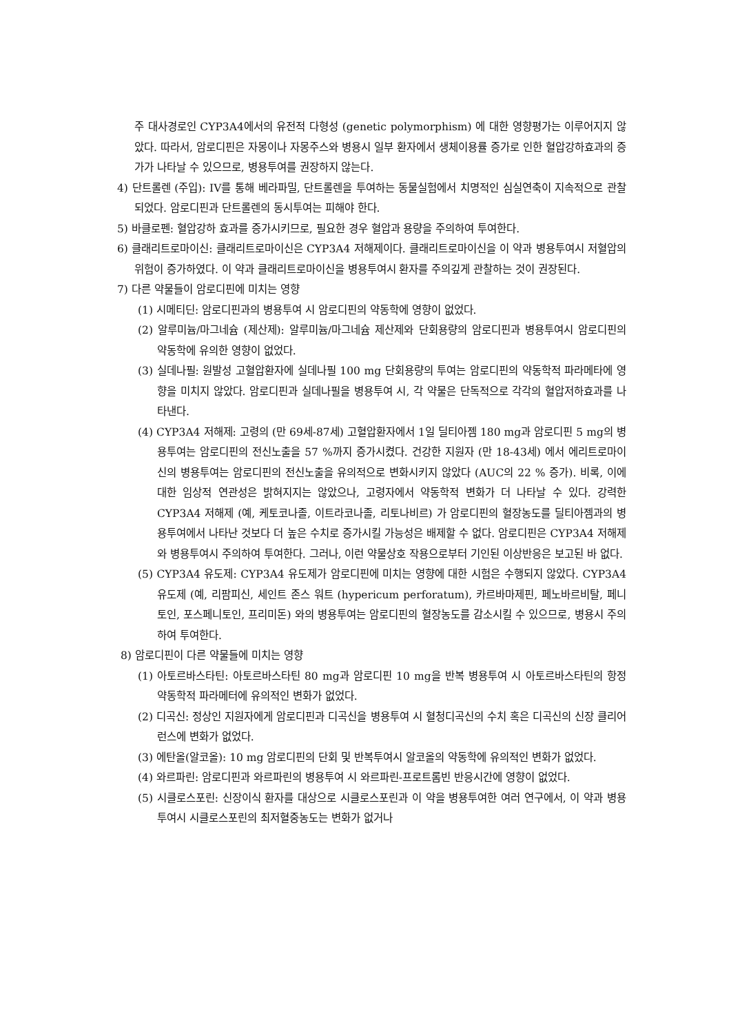주 대사경로인 CYP3A4에서의 유전적 다형성 (genetic polymorphism) 에 대한 영향평가는 이루어지지 않았다. 따라서, 암로디핀은 자몽이나 자몽주스와 병용시 일부 환자에서 생체이용률 증가로 인한 혈압강하효과의 증가가 나타날 수 있으므로, 병용투여를 권장하지 않는다.
4) 단트롤렌 (주입): IV를 통해 베라파밀, 단트롤렌을 투여하는 동물실험에서 치명적인 심실연축이 지속적으로 관찰되었다. 암로디핀과 단트롤렌의 동시투여는 피해야 한다.
5) 바클로펜: 혈압강하 효과를 증가시키므로, 필요한 경우 혈압과 용량을 주의하여 투여한다.
6) 클래리트로마이신: 클래리트로마이신은 CYP3A4 저해제이다. 클래리트로마이신을 이 약과 병용투여시 저혈압의 위험이 증가하였다. 이 약과 클래리트로마이신을 병용투여시 환자를 주의깊게 관찰하는 것이 권장된다.
7) 다른 약물들이 암로디핀에 미치는 영향
(1) 시메티딘: 암로디핀과의 병용투여 시 암로디핀의 약동학에 영향이 없었다.
(2) 알루미늄/마그네슘 (제산제): 알루미늄/마그네슘 제산제와 단회용량의 암로디핀과 병용투여시 암로디핀의 약동학에 유의한 영향이 없었다.
(3) 실데나필: 원발성 고혈압환자에 실데나필 100 mg 단회용량의 투여는 암로디핀의 약동학적 파라메타에 영향을 미치지 않았다. 암로디핀과 실데나필을 병용투여 시, 각 약물은 단독적으로 각각의 혈압저하효과를 나타낸다.
(4) CYP3A4 저해제: 고령의 (만 69세-87세) 고혈압환자에서 1일 딜티아젬 180 mg과 암로디핀 5 mg의 병용투여는 암로디핀의 전신노출을 57 %까지 증가시켰다. 건강한 지원자 (만 18-43세) 에서 에리트로마이신의 병용투여는 암로디핀의 전신노출을 유의적으로 변화시키지 않았다 (AUC의 22 % 증가). 비록, 이에 대한 임상적 연관성은 밝혀지지는 않았으나, 고령자에서 약동학적 변화가 더 나타날 수 있다. 강력한 CYP3A4 저해제 (예, 케토코나졸, 이트라코나졸, 리토나비르) 가 암로디핀의 혈장농도를 딜티아젬과의 병용투여에서 나타난 것보다 더 높은 수치로 증가시킬 가능성은 배제할 수 없다. 암로디핀은 CYP3A4 저해제와 병용투여시 주의하여 투여한다. 그러나, 이런 약물상호 작용으로부터 기인된 이상반응은 보고된 바 없다.
(5) CYP3A4 유도제: CYP3A4 유도제가 암로디핀에 미치는 영향에 대한 시험은 수행되지 않았다. CYP3A4 유도제 (예, 리팜피신, 세인트 존스 워트 (hypericum perforatum), 카르바마제핀, 페노바르비탈, 페니토인, 포스페니토인, 프리미돈) 와의 병용투여는 암로디핀의 혈장농도를 감소시킬 수 있으므로, 병용시 주의하여 투여한다.
8) 암로디핀이 다른 약물들에 미치는 영향
(1) 아토르바스타틴: 아토르바스타틴 80 mg과 암로디핀 10 mg을 반복 병용투여 시 아토르바스타틴의 항정 약동학적 파라메터에 유의적인 변화가 없었다.
(2) 디곡신: 정상인 지원자에게 암로디핀과 디곡신을 병용투여 시 혈청디곡신의 수치 혹은 디곡신의 신장 클리어런스에 변화가 없었다.
(3) 에탄올(알코올): 10 mg 암로디핀의 단회 및 반복투여시 알코올의 약동학에 유의적인 변화가 없었다.
(4) 와르파린: 암로디핀과 와르파린의 병용투여 시 와르파린-프로트롬빈 반응시간에 영향이 없었다.
(5) 시클로스포린: 신장이식 환자를 대상으로 시클로스포린과 이 약을 병용투여한 여러 연구에서, 이 약과 병용투여시 시클로스포린의 최저혈중농도는 변화가 없거나